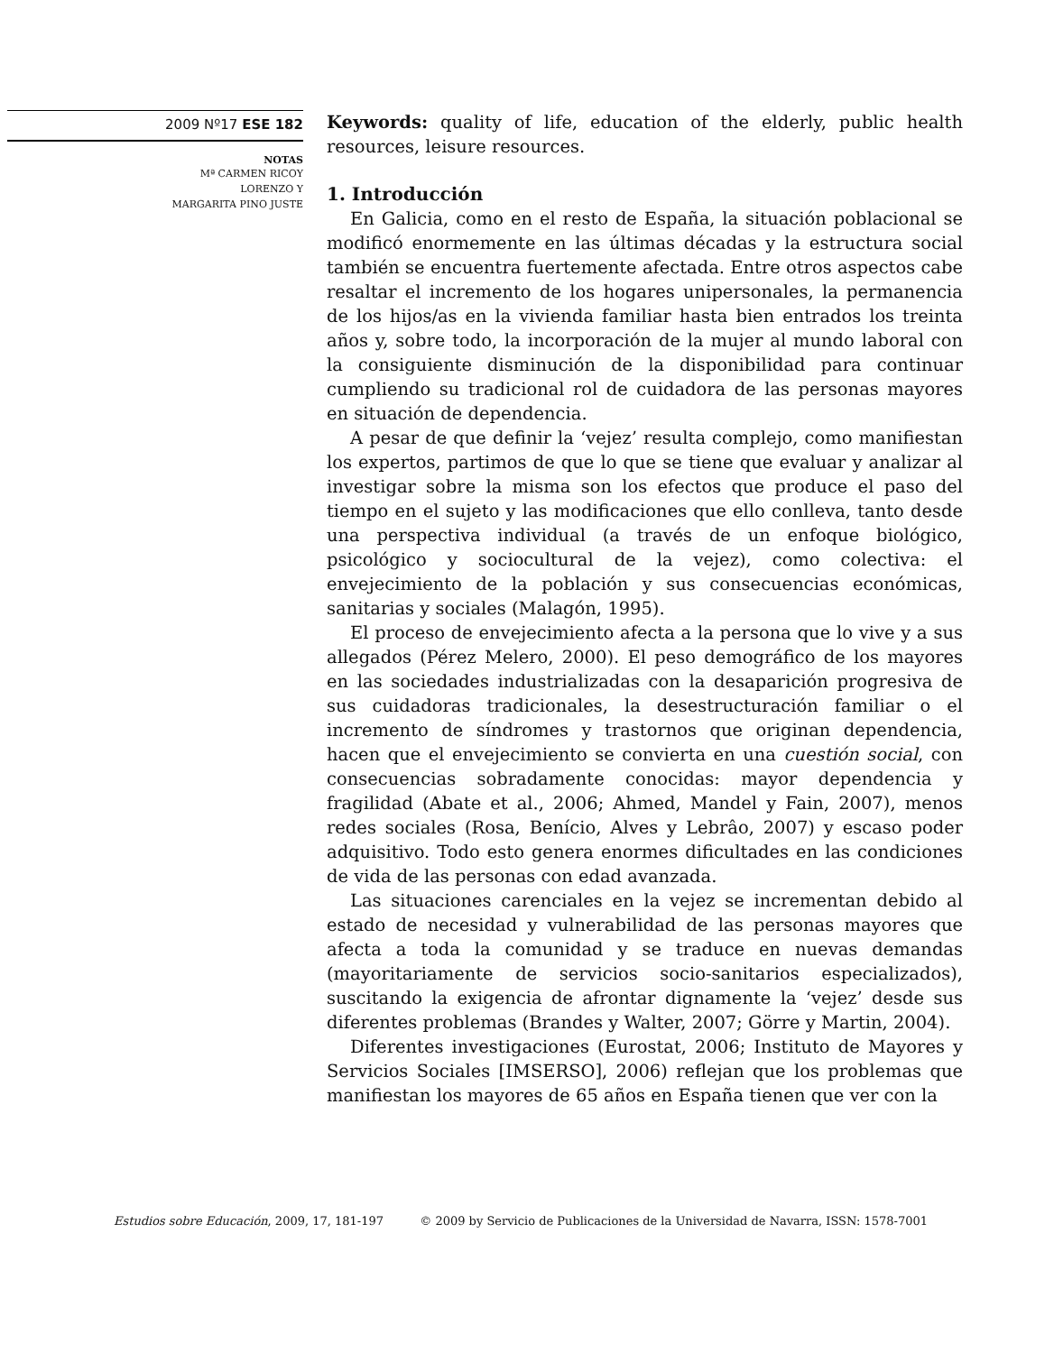2009 Nº17 ESE 182
NOTAS
Mª CARMEN RICOY
LORENZO Y
MARGARITA PINO JUSTE
Keywords: quality of life, education of the elderly, public health resources, leisure resources.
1. Introducción
En Galicia, como en el resto de España, la situación poblacional se modificó enormemente en las últimas décadas y la estructura social también se encuentra fuertemente afectada. Entre otros aspectos cabe resaltar el incremento de los hogares unipersonales, la permanencia de los hijos/as en la vivienda familiar hasta bien entrados los treinta años y, sobre todo, la incorporación de la mujer al mundo laboral con la consiguiente disminución de la disponibilidad para continuar cumpliendo su tradicional rol de cuidadora de las personas mayores en situación de dependencia.
A pesar de que definir la ‘vejez’ resulta complejo, como manifiestan los expertos, partimos de que lo que se tiene que evaluar y analizar al investigar sobre la misma son los efectos que produce el paso del tiempo en el sujeto y las modificaciones que ello conlleva, tanto desde una perspectiva individual (a través de un enfoque biológico, psicológico y sociocultural de la vejez), como colectiva: el envejecimiento de la población y sus consecuencias económicas, sanitarias y sociales (Malagón, 1995).
El proceso de envejecimiento afecta a la persona que lo vive y a sus allegados (Pérez Melero, 2000). El peso demográfico de los mayores en las sociedades industrializadas con la desaparición progresiva de sus cuidadoras tradicionales, la desestructuración familiar o el incremento de síndromes y trastornos que originan dependencia, hacen que el envejecimiento se convierta en una cuestión social, con consecuencias sobradamente conocidas: mayor dependencia y fragilidad (Abate et al., 2006; Ahmed, Mandel y Fain, 2007), menos redes sociales (Rosa, Benício, Alves y Lebrâo, 2007) y escaso poder adquisitivo. Todo esto genera enormes dificultades en las condiciones de vida de las personas con edad avanzada.
Las situaciones carenciales en la vejez se incrementan debido al estado de necesidad y vulnerabilidad de las personas mayores que afecta a toda la comunidad y se traduce en nuevas demandas (mayoritariamente de servicios socio-sanitarios especializados), suscitando la exigencia de afrontar dignamente la ‘vejez’ desde sus diferentes problemas (Brandes y Walter, 2007; Görre y Martin, 2004).
Diferentes investigaciones (Eurostat, 2006; Instituto de Mayores y Servicios Sociales [IMSERSO], 2006) reflejan que los problemas que manifiestan los mayores de 65 años en España tienen que ver con la
Estudios sobre Educación, 2009, 17, 181-197 © 2009 by Servicio de Publicaciones de la Universidad de Navarra, ISSN: 1578-7001